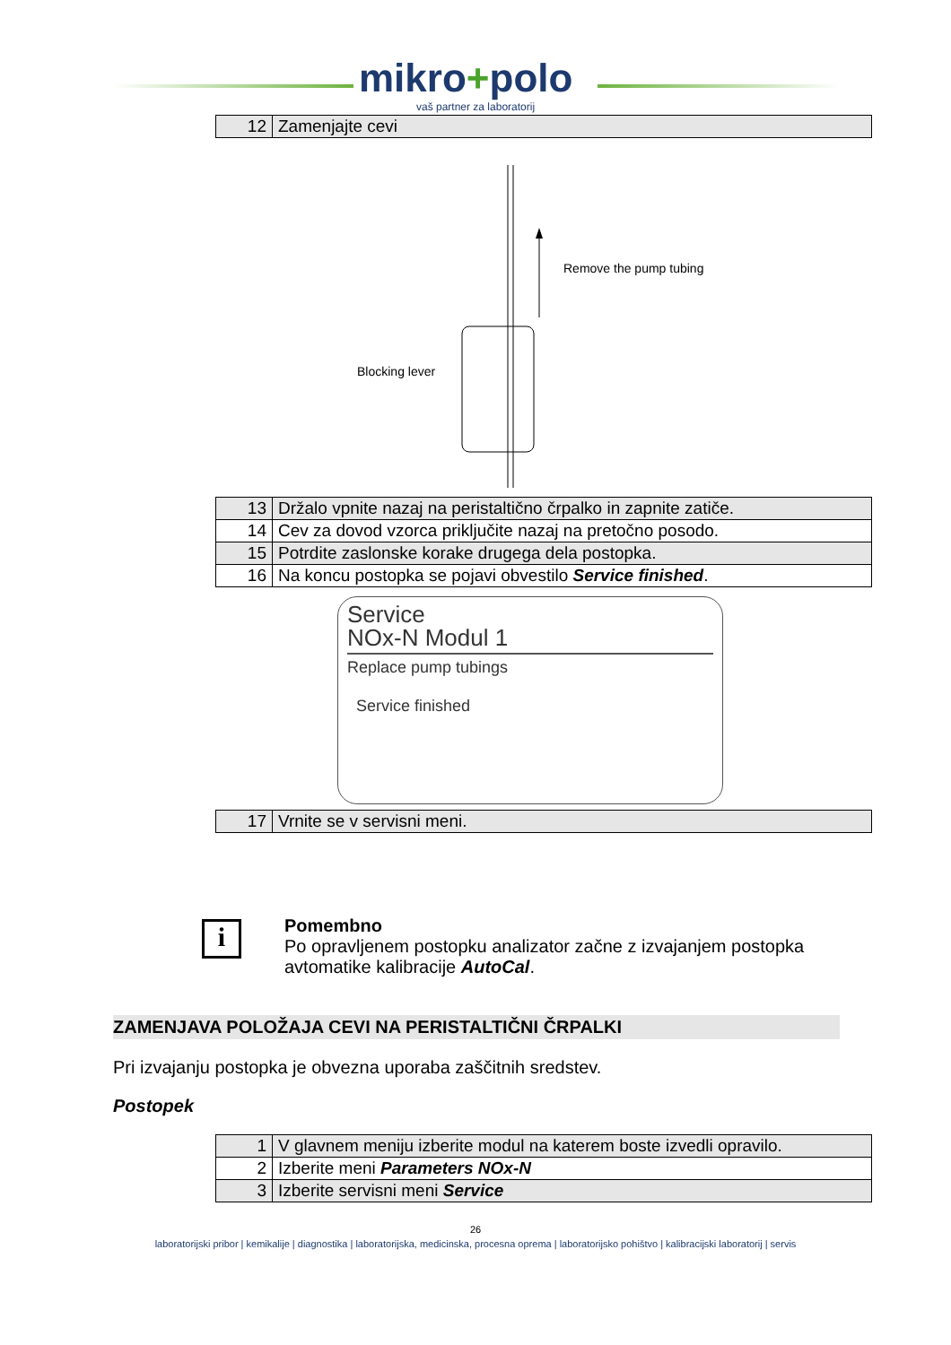mikro+polo
vaš partner za laboratorij
| 12 | Zamenjajte cevi |
Remove the pump tubing
Blocking lever
| 13 | Držalo vpnite nazaj na peristaltično črpalko in zapnite zatiče. |
| 14 | Cev za dovod vzorca priključite nazaj na pretočno posodo. |
| 15 | Potrdite zaslonske korake drugega dela postopka. |
| 16 | Na koncu postopka se pojavi obvestilo Service finished . |
Service
NOx-N Modul 1
Replace pump tubings
Service finished
| 17 | Vrnite se v servisni meni. |
i
Pomembno
Po opravljenem postopku analizator začne z izvajanjem postopka
avtomatike kalibracije AutoCal.
ZAMENJAVA POLOŽAJA CEVI NA PERISTALTIČNI ČRPALKI
Pri izvajanju postopka je obvezna uporaba zaščitnih sredstev.
Postopek
| 1 | V glavnem meniju izberite modul na katerem boste izvedli opravilo. |
| 2 | Izberite meni Parameters NOx-N |
| 3 | Izberite servisni meni Service |
26
laboratorijski pribor | kemikalije | diagnostika | laboratorijska, medicinska, procesna oprema | laboratorijsko pohištvo | kalibracijski laboratorij | servis